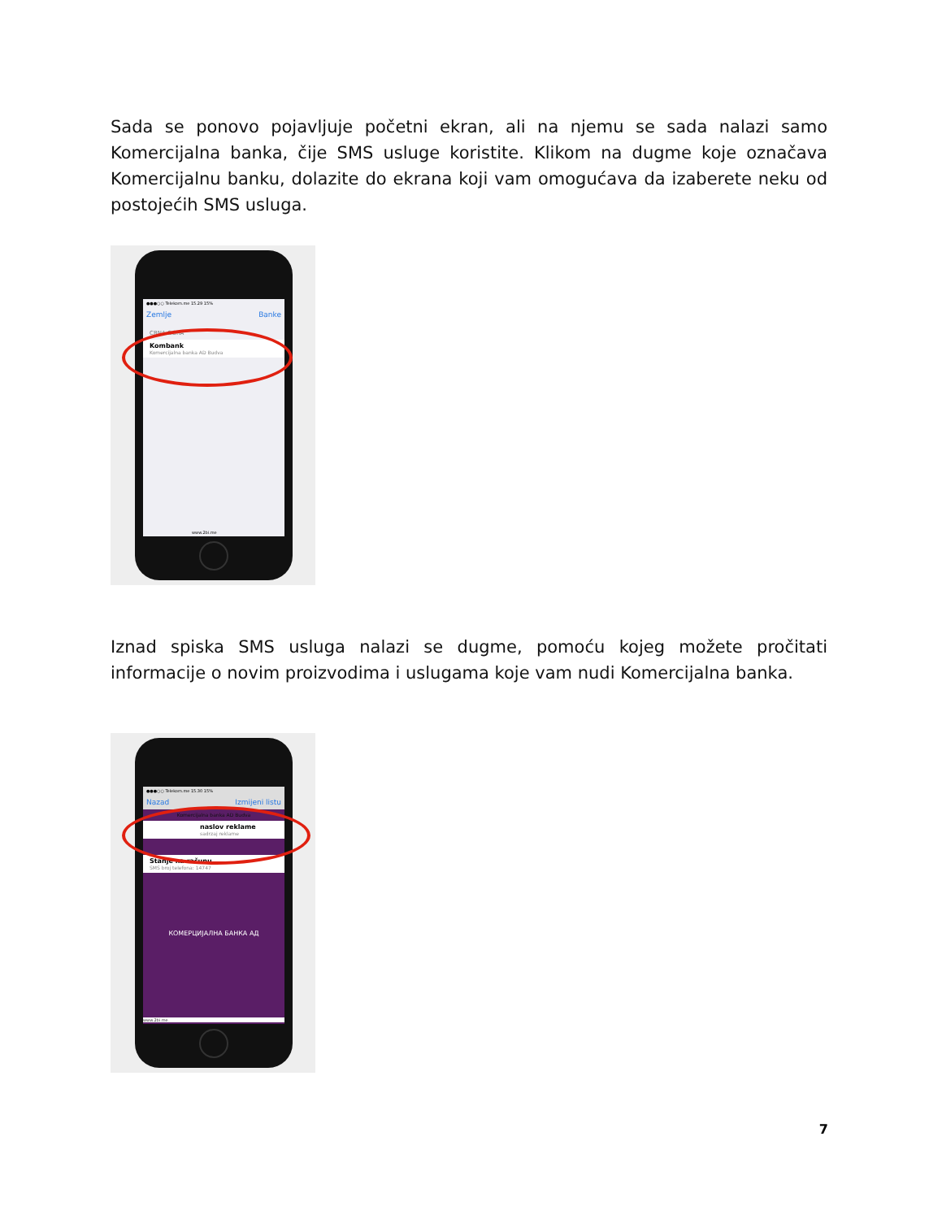Sada se ponovo pojavljuje početni ekran, ali na njemu se sada nalazi samo Komercijalna banka, čije SMS usluge koristite. Klikom na dugme koje označava Komercijalnu banku, dolazite do ekrana koji vam omogućava da izaberete neku od postojećih SMS usluga.
●●●○○ Telekom.me 15.29 15%
Zemlje Banke
CRNA GORA
Kombank
Komercijalna banka AD Budva
www.2bi.me
Iznad spiska SMS usluga nalazi se dugme, pomoću kojeg možete pročitati informacije o novim proizvodima i uslugama koje vam nudi Komercijalna banka.
●●●○○ Telekom.me 15.30 15%
Nazad Izmijeni listu
Komercijalna banka AD Budva
naslov reklame
sadrzaj reklame
Stanje na računu
SMS broj telefona: 14747
КОМЕРЦИЈАЛНА БАНКА АД
www.2bi.me
7